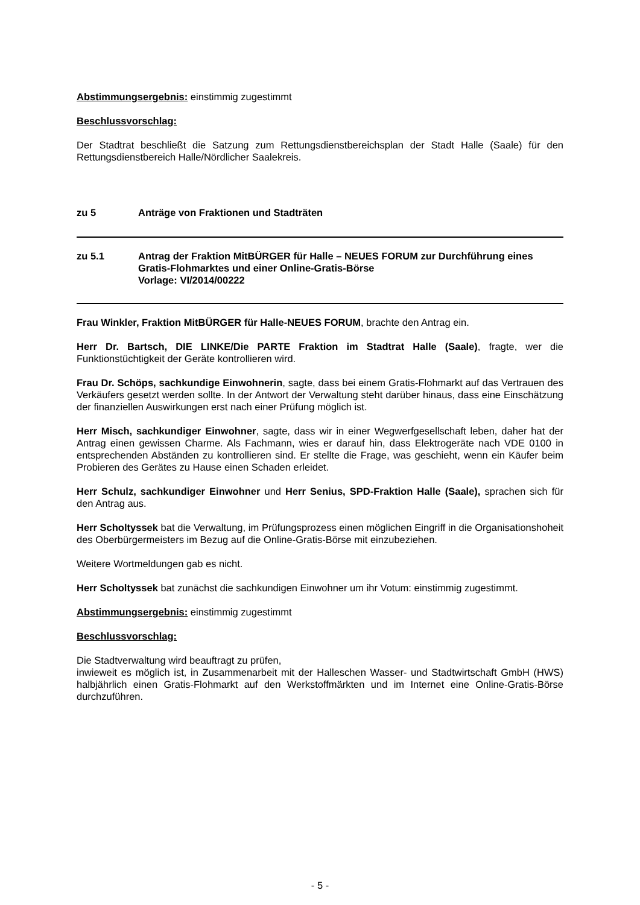Abstimmungsergebnis: einstimmig zugestimmt
Beschlussvorschlag:
Der Stadtrat beschließt die Satzung zum Rettungsdienstbereichsplan der Stadt Halle (Saale) für den Rettungsdienstbereich Halle/Nördlicher Saalekreis.
zu 5 Anträge von Fraktionen und Stadträten
zu 5.1 Antrag der Fraktion MitBÜRGER für Halle – NEUES FORUM zur Durchführung eines Gratis-Flohmarktes und einer Online-Gratis-Börse
Vorlage: VI/2014/00222
Frau Winkler, Fraktion MitBÜRGER für Halle-NEUES FORUM, brachte den Antrag ein.
Herr Dr. Bartsch, DIE LINKE/Die PARTE Fraktion im Stadtrat Halle (Saale), fragte, wer die Funktionstüchtigkeit der Geräte kontrollieren wird.
Frau Dr. Schöps, sachkundige Einwohnerin, sagte, dass bei einem Gratis-Flohmarkt auf das Vertrauen des Verkäufers gesetzt werden sollte. In der Antwort der Verwaltung steht darüber hinaus, dass eine Einschätzung der finanziellen Auswirkungen erst nach einer Prüfung möglich ist.
Herr Misch, sachkundiger Einwohner, sagte, dass wir in einer Wegwerfgesellschaft leben, daher hat der Antrag einen gewissen Charme. Als Fachmann, wies er darauf hin, dass Elektrogeräte nach VDE 0100 in entsprechenden Abständen zu kontrollieren sind. Er stellte die Frage, was geschieht, wenn ein Käufer beim Probieren des Gerätes zu Hause einen Schaden erleidet.
Herr Schulz, sachkundiger Einwohner und Herr Senius, SPD-Fraktion Halle (Saale), sprachen sich für den Antrag aus.
Herr Scholtyssek bat die Verwaltung, im Prüfungsprozess einen möglichen Eingriff in die Organisationshoheit des Oberbürgermeisters im Bezug auf die Online-Gratis-Börse mit einzubeziehen.
Weitere Wortmeldungen gab es nicht.
Herr Scholtyssek bat zunächst die sachkundigen Einwohner um ihr Votum: einstimmig zugestimmt.
Abstimmungsergebnis: einstimmig zugestimmt
Beschlussvorschlag:
Die Stadtverwaltung wird beauftragt zu prüfen,
inwieweit es möglich ist, in Zusammenarbeit mit der Halleschen Wasser- und Stadtwirtschaft GmbH (HWS) halbjährlich einen Gratis-Flohmarkt auf den Werkstoffmärkten und im Internet eine Online-Gratis-Börse durchzuführen.
- 5 -